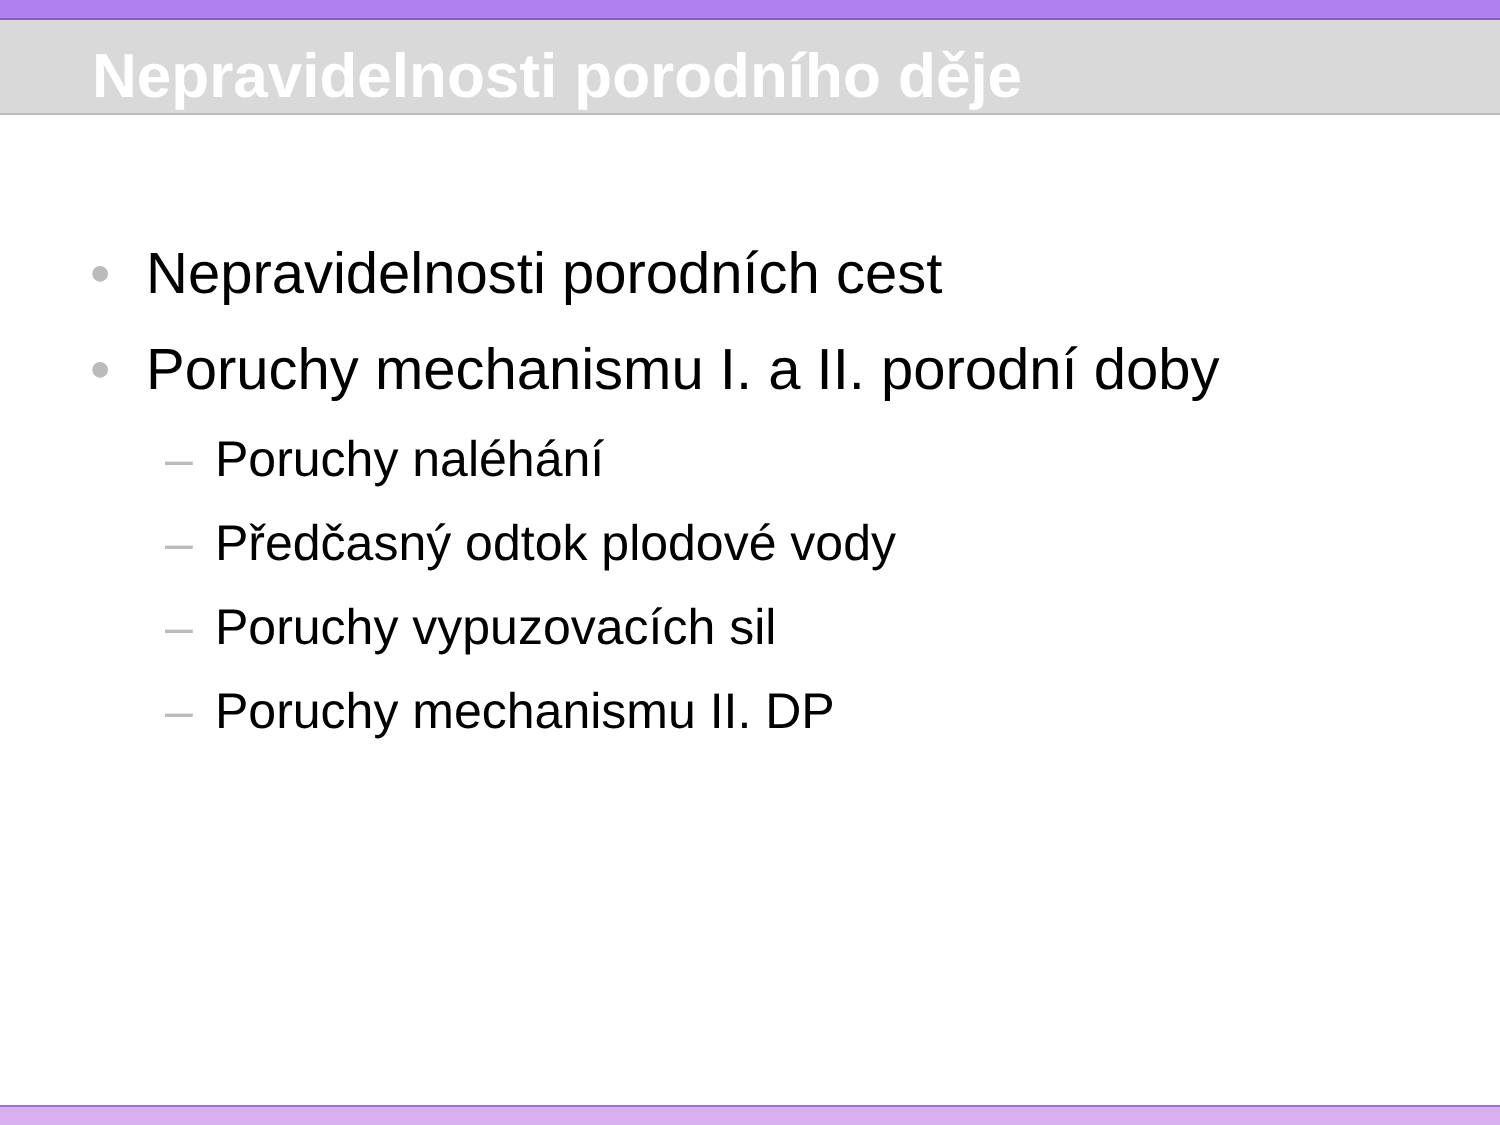Nepravidelnosti porodního děje
• Nepravidelnosti porodních cest
• Poruchy mechanismu I. a II. porodní doby
– Poruchy naléhání
– Předčasný odtok plodové vody
– Poruchy vypuzovacích sil
– Poruchy mechanismu II. DP